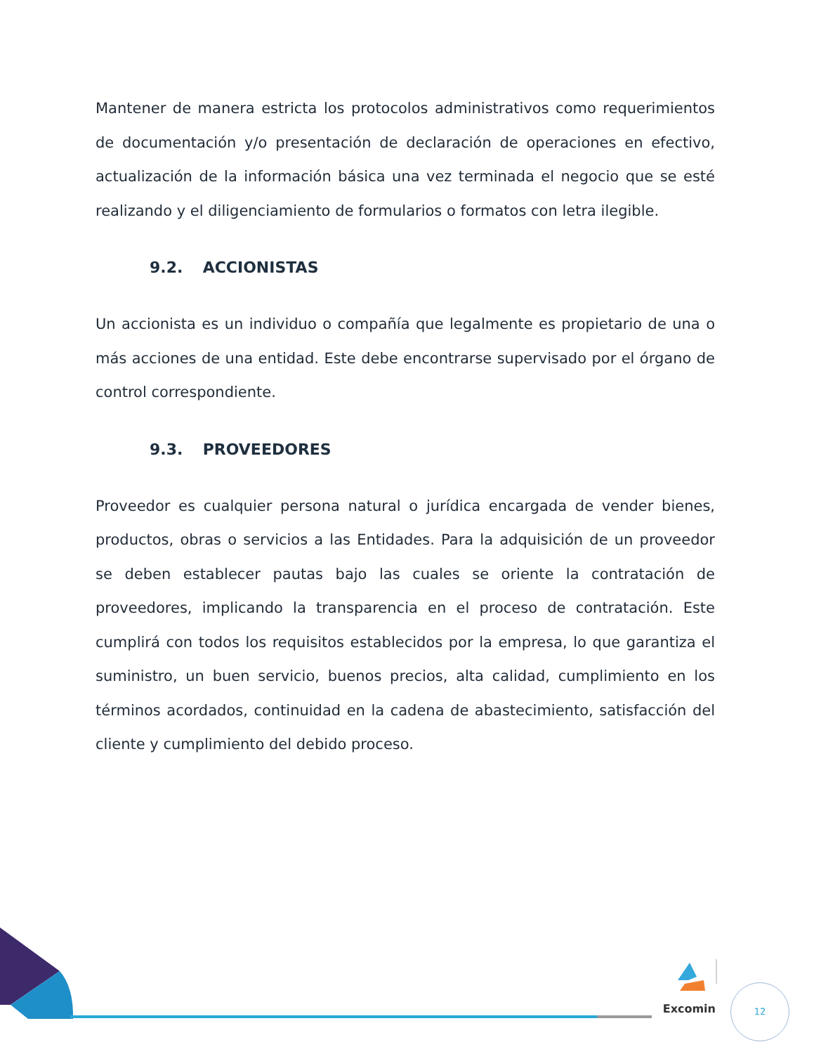Mantener de manera estricta los protocolos administrativos como requerimientos de documentación y/o presentación de declaración de operaciones en efectivo, actualización de la información básica una vez terminada el negocio que se esté realizando y el diligenciamiento de formularios o formatos con letra ilegible.
9.2. ACCIONISTAS
Un accionista es un individuo o compañía que legalmente es propietario de una o más acciones de una entidad. Este debe encontrarse supervisado por el órgano de control correspondiente.
9.3. PROVEEDORES
Proveedor es cualquier persona natural o jurídica encargada de vender bienes, productos, obras o servicios a las Entidades. Para la adquisición de un proveedor se deben establecer pautas bajo las cuales se oriente la contratación de proveedores, implicando la transparencia en el proceso de contratación. Este cumplirá con todos los requisitos establecidos por la empresa, lo que garantiza el suministro, un buen servicio, buenos precios, alta calidad, cumplimiento en los términos acordados, continuidad en la cadena de abastecimiento, satisfacción del cliente y cumplimiento del debido proceso.
Excomin
12